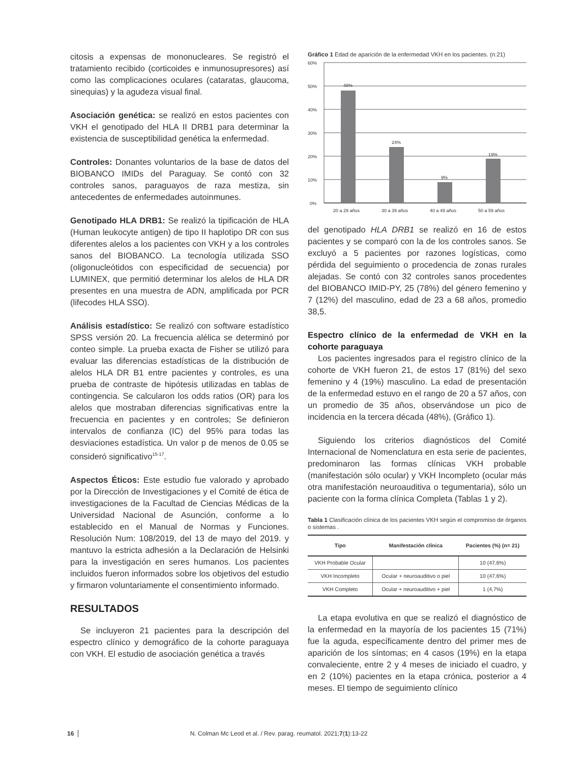citosis a expensas de mononucleares. Se registró el tratamiento recibido (corticoides e inmunosupresores) así como las complicaciones oculares (cataratas, glaucoma, sinequias) y la agudeza visual final.
Asociación genética: se realizó en estos pacientes con VKH el genotipado del HLA II DRB1 para determinar la existencia de susceptibilidad genética la enfermedad.
Controles: Donantes voluntarios de la base de datos del BIOBANCO IMIDs del Paraguay. Se contó con 32 controles sanos, paraguayos de raza mestiza, sin antecedentes de enfermedades autoinmunes.
Genotipado HLA DRB1: Se realizó la tipificación de HLA (Human leukocyte antigen) de tipo II haplotipo DR con sus diferentes alelos a los pacientes con VKH y a los controles sanos del BIOBANCO. La tecnología utilizada SSO (oligonucleótidos con especificidad de secuencia) por LUMINEX, que permitió determinar los alelos de HLA DR presentes en una muestra de ADN, amplificada por PCR (lifecodes HLA SSO).
Análisis estadístico: Se realizó con software estadístico SPSS versión 20. La frecuencia alélica se determinó por conteo simple. La prueba exacta de Fisher se utilizó para evaluar las diferencias estadísticas de la distribución de alelos HLA DR B1 entre pacientes y controles, es una prueba de contraste de hipótesis utilizadas en tablas de contingencia. Se calcularon los odds ratios (OR) para los alelos que mostraban diferencias significativas entre la frecuencia en pacientes y en controles; Se definieron intervalos de confianza (IC) del 95% para todas las desviaciones estadística. Un valor p de menos de 0.05 se consideró significativo<sup>15-17</sup>.
Aspectos Éticos: Este estudio fue valorado y aprobado por la Dirección de Investigaciones y el Comité de ética de investigaciones de la Facultad de Ciencias Médicas de la Universidad Nacional de Asunción, conforme a lo establecido en el Manual de Normas y Funciones. Resolución Num: 108/2019, del 13 de mayo del 2019. y mantuvo la estricta adhesión a la Declaración de Helsinki para la investigación en seres humanos. Los pacientes incluidos fueron informados sobre los objetivos del estudio y firmaron voluntariamente el consentimiento informado.
RESULTADOS
Se incluyeron 21 pacientes para la descripción del espectro clínico y demográfico de la cohorte paraguaya con VKH. El estudio de asociación genética a través
Gráfico 1 Edad de aparición de la enfermedad VKH en los pacientes. (n:21)
60%
50%
40%
30%
20%
10%
0%
48%
24%
9%
19%
20 a 29 años
30 a 39 años
40 a 49 años
50 a 59 años
del genotipado HLA DRB1 se realizó en 16 de estos pacientes y se comparó con la de los controles sanos. Se excluyó a 5 pacientes por razones logísticas, como pérdida del seguimiento o procedencia de zonas rurales alejadas. Se contó con 32 controles sanos procedentes del BIOBANCO IMID-PY, 25 (78%) del género femenino y 7 (12%) del masculino, edad de 23 a 68 años, promedio 38,5.
Espectro clínico de la enfermedad de VKH en la cohorte paraguaya
Los pacientes ingresados para el registro clínico de la cohorte de VKH fueron 21, de estos 17 (81%) del sexo femenino y 4 (19%) masculino. La edad de presentación de la enfermedad estuvo en el rango de 20 a 57 años, con un promedio de 35 años, observándose un pico de incidencia en la tercera década (48%), (Gráfico 1).
Siguiendo los criterios diagnósticos del Comité Internacional de Nomenclatura en esta serie de pacientes, predominaron las formas clínicas VKH probable (manifestación sólo ocular) y VKH Incompleto (ocular más otra manifestación neuroauditiva o tegumentaria), sólo un paciente con la forma clínica Completa (Tablas 1 y 2).
Tabla 1 Clasificación clínica de los pacientes VKH según el compromiso de órganos o sistemas .
| Tipo | Manifestación clínica | Pacientes (%) (n= 21) |
| --- | --- | --- |
| VKH Probable Ocular | | 10 (47,6%) |
| VKH Incompleto | Ocular + neuroauditivo o piel | 10 (47,6%) |
| VKH Completo | Ocular + neuroauditivo + piel | 1 (4,7%) |
La etapa evolutiva en que se realizó el diagnóstico de la enfermedad en la mayoría de los pacientes 15 (71%) fue la aguda, específicamente dentro del primer mes de aparición de los síntomas; en 4 casos (19%) en la etapa convaleciente, entre 2 y 4 meses de iniciado el cuadro, y en 2 (10%) pacientes en la etapa crónica, posterior a 4 meses. El tiempo de seguimiento clínico
16 N. Colman Mc Leod et al. / Rev. parag. reumatol. 2021;7(1):13-22